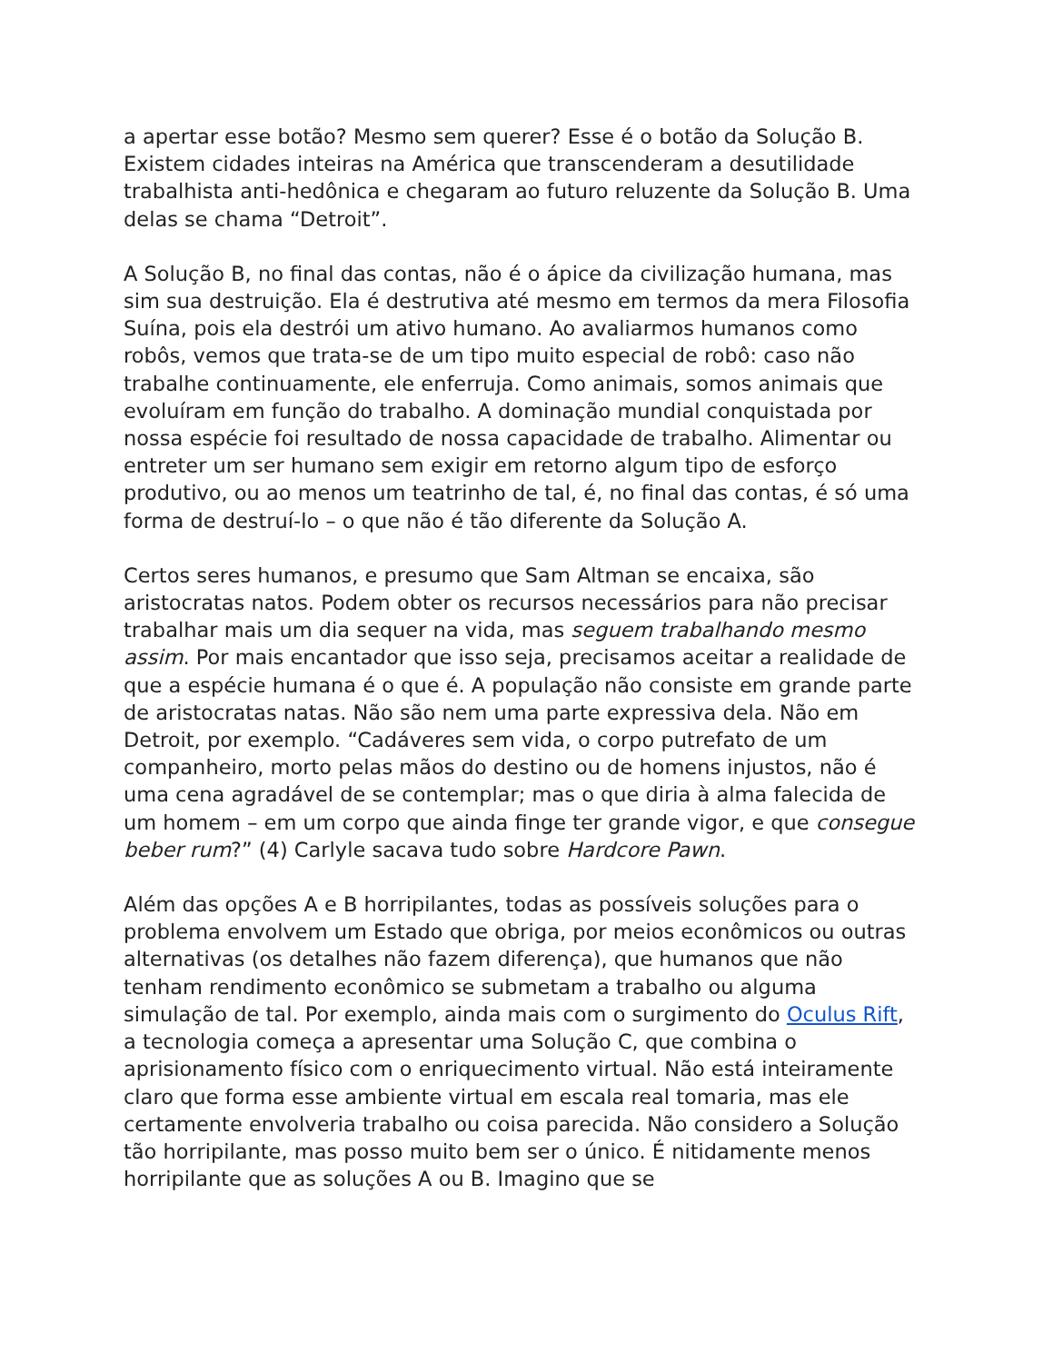a apertar esse botão? Mesmo sem querer? Esse é o botão da Solução B. Existem cidades inteiras na América que transcenderam a desutilidade trabalhista anti-hedônica e chegaram ao futuro reluzente da Solução B. Uma delas se chama “Detroit”.
A Solução B, no final das contas, não é o ápice da civilização humana, mas sim sua destruição. Ela é destrutiva até mesmo em termos da mera Filosofia Suína, pois ela destrói um ativo humano. Ao avaliarmos humanos como robôs, vemos que trata-se de um tipo muito especial de robô: caso não trabalhe continuamente, ele enferruja. Como animais, somos animais que evoluíram em função do trabalho. A dominação mundial conquistada por nossa espécie foi resultado de nossa capacidade de trabalho. Alimentar ou entreter um ser humano sem exigir em retorno algum tipo de esforço produtivo, ou ao menos um teatrinho de tal, é, no final das contas, é só uma forma de destruí-lo – o que não é tão diferente da Solução A.
Certos seres humanos, e presumo que Sam Altman se encaixa, são aristocratas natos. Podem obter os recursos necessários para não precisar trabalhar mais um dia sequer na vida, mas seguem trabalhando mesmo assim. Por mais encantador que isso seja, precisamos aceitar a realidade de que a espécie humana é o que é. A população não consiste em grande parte de aristocratas natas. Não são nem uma parte expressiva dela. Não em Detroit, por exemplo. “Cadáveres sem vida, o corpo putrefato de um companheiro, morto pelas mãos do destino ou de homens injustos, não é uma cena agradável de se contemplar; mas o que diria à alma falecida de um homem – em um corpo que ainda finge ter grande vigor, e que consegue beber rum?” (4) Carlyle sacava tudo sobre Hardcore Pawn.
Além das opções A e B horripilantes, todas as possíveis soluções para o problema envolvem um Estado que obriga, por meios econômicos ou outras alternativas (os detalhes não fazem diferença), que humanos que não tenham rendimento econômico se submetam a trabalho ou alguma simulação de tal. Por exemplo, ainda mais com o surgimento do Oculus Rift, a tecnologia começa a apresentar uma Solução C, que combina o aprisionamento físico com o enriquecimento virtual. Não está inteiramente claro que forma esse ambiente virtual em escala real tomaria, mas ele certamente envolveria trabalho ou coisa parecida. Não considero a Solução tão horripilante, mas posso muito bem ser o único. É nitidamente menos horripilante que as soluções A ou B. Imagino que se